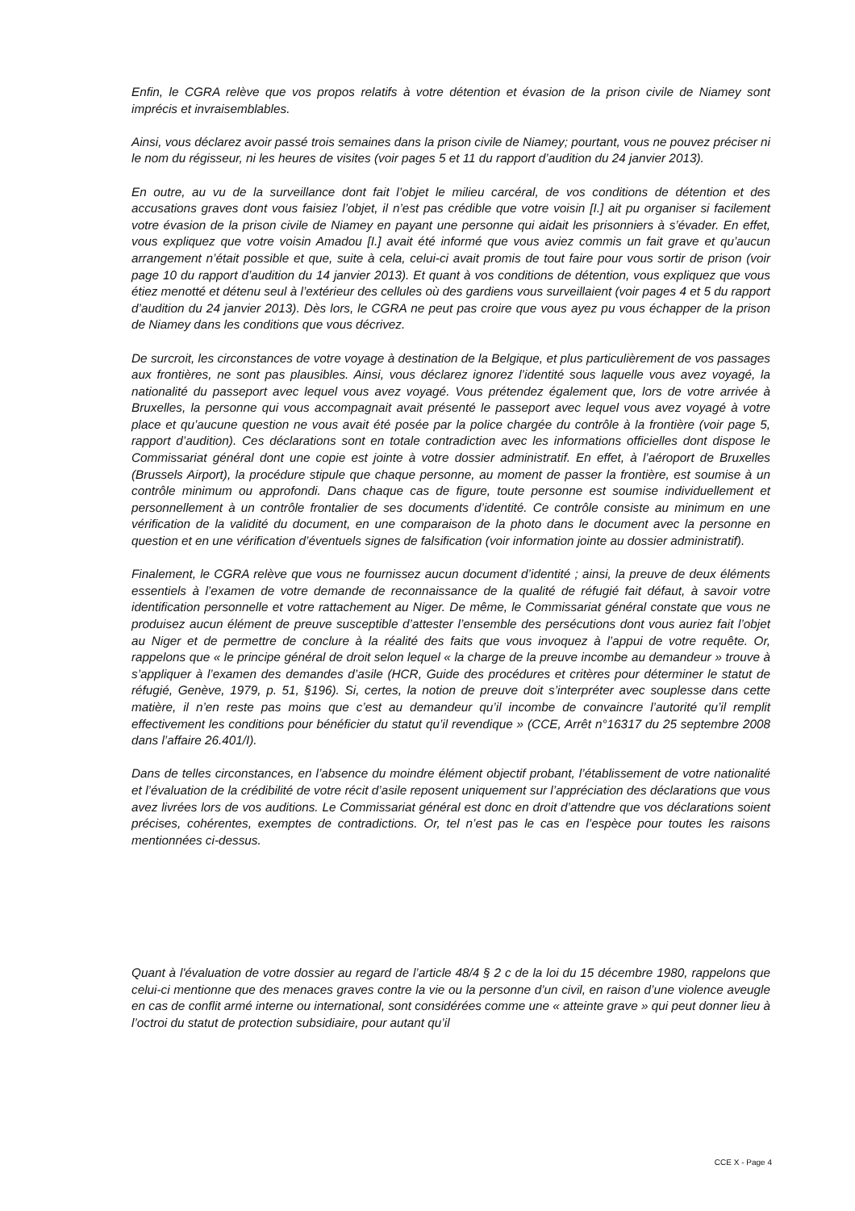Enfin, le CGRA relève que vos propos relatifs à votre détention et évasion de la prison civile de Niamey sont imprécis et invraisemblables.
Ainsi, vous déclarez avoir passé trois semaines dans la prison civile de Niamey; pourtant, vous ne pouvez préciser ni le nom du régisseur, ni les heures de visites (voir pages 5 et 11 du rapport d’audition du 24 janvier 2013).
En outre, au vu de la surveillance dont fait l’objet le milieu carcéral, de vos conditions de détention et des accusations graves dont vous faisiez l’objet, il n’est pas crédible que votre voisin [I.] ait pu organiser si facilement votre évasion de la prison civile de Niamey en payant une personne qui aidait les prisonniers à s’évader. En effet, vous expliquez que votre voisin Amadou [I.] avait été informé que vous aviez commis un fait grave et qu’aucun arrangement n’était possible et que, suite à cela, celui-ci avait promis de tout faire pour vous sortir de prison (voir page 10 du rapport d’audition du 14 janvier 2013). Et quant à vos conditions de détention, vous expliquez que vous étiez menotté et détenu seul à l’extérieur des cellules où des gardiens vous surveillaient (voir pages 4 et 5 du rapport d’audition du 24 janvier 2013). Dès lors, le CGRA ne peut pas croire que vous ayez pu vous échapper de la prison de Niamey dans les conditions que vous décrivez.
De surcroit, les circonstances de votre voyage à destination de la Belgique, et plus particulièrement de vos passages aux frontières, ne sont pas plausibles. Ainsi, vous déclarez ignorez l’identité sous laquelle vous avez voyagé, la nationalité du passeport avec lequel vous avez voyagé. Vous prétendez également que, lors de votre arrivée à Bruxelles, la personne qui vous accompagnait avait présenté le passeport avec lequel vous avez voyagé à votre place et qu’aucune question ne vous avait été posée par la police chargée du contrôle à la frontière (voir page 5, rapport d’audition). Ces déclarations sont en totale contradiction avec les informations officielles dont dispose le Commissariat général dont une copie est jointe à votre dossier administratif. En effet, à l’aéroport de Bruxelles (Brussels Airport), la procédure stipule que chaque personne, au moment de passer la frontière, est soumise à un contrôle minimum ou approfondi. Dans chaque cas de figure, toute personne est soumise individuellement et personnellement à un contrôle frontalier de ses documents d’identité. Ce contrôle consiste au minimum en une vérification de la validité du document, en une comparaison de la photo dans le document avec la personne en question et en une vérification d’éventuels signes de falsification (voir information jointe au dossier administratif).
Finalement, le CGRA relève que vous ne fournissez aucun document d’identité ; ainsi, la preuve de deux éléments essentiels à l’examen de votre demande de reconnaissance de la qualité de réfugié fait défaut, à savoir votre identification personnelle et votre rattachement au Niger. De même, le Commissariat général constate que vous ne produisez aucun élément de preuve susceptible d’attester l’ensemble des persécutions dont vous auriez fait l’objet au Niger et de permettre de conclure à la réalité des faits que vous invoquez à l’appui de votre requête. Or, rappelons que « le principe général de droit selon lequel « la charge de la preuve incombe au demandeur » trouve à s’appliquer à l’examen des demandes d’asile (HCR, Guide des procédures et critères pour déterminer le statut de réfugié, Genève, 1979, p. 51, §196). Si, certes, la notion de preuve doit s’interpréter avec souplesse dans cette matière, il n’en reste pas moins que c’est au demandeur qu’il incombe de convaincre l’autorité qu’il remplit effectivement les conditions pour bénéficier du statut qu’il revendique » (CCE, Arrêt n°16317 du 25 septembre 2008 dans l’affaire 26.401/I).
Dans de telles circonstances, en l’absence du moindre élément objectif probant, l’établissement de votre nationalité et l’évaluation de la crédibilité de votre récit d’asile reposent uniquement sur l’appréciation des déclarations que vous avez livrées lors de vos auditions. Le Commissariat général est donc en droit d’attendre que vos déclarations soient précises, cohérentes, exemptes de contradictions. Or, tel n’est pas le cas en l’espèce pour toutes les raisons mentionnées ci-dessus.
Quant à l'évaluation de votre dossier au regard de l’article 48/4 § 2 c de la loi du 15 décembre 1980, rappelons que celui-ci mentionne que des menaces graves contre la vie ou la personne d’un civil, en raison d’une violence aveugle en cas de conflit armé interne ou international, sont considérées comme une « atteinte grave » qui peut donner lieu à l’octroi du statut de protection subsidiaire, pour autant qu’il
CCE X - Page 4